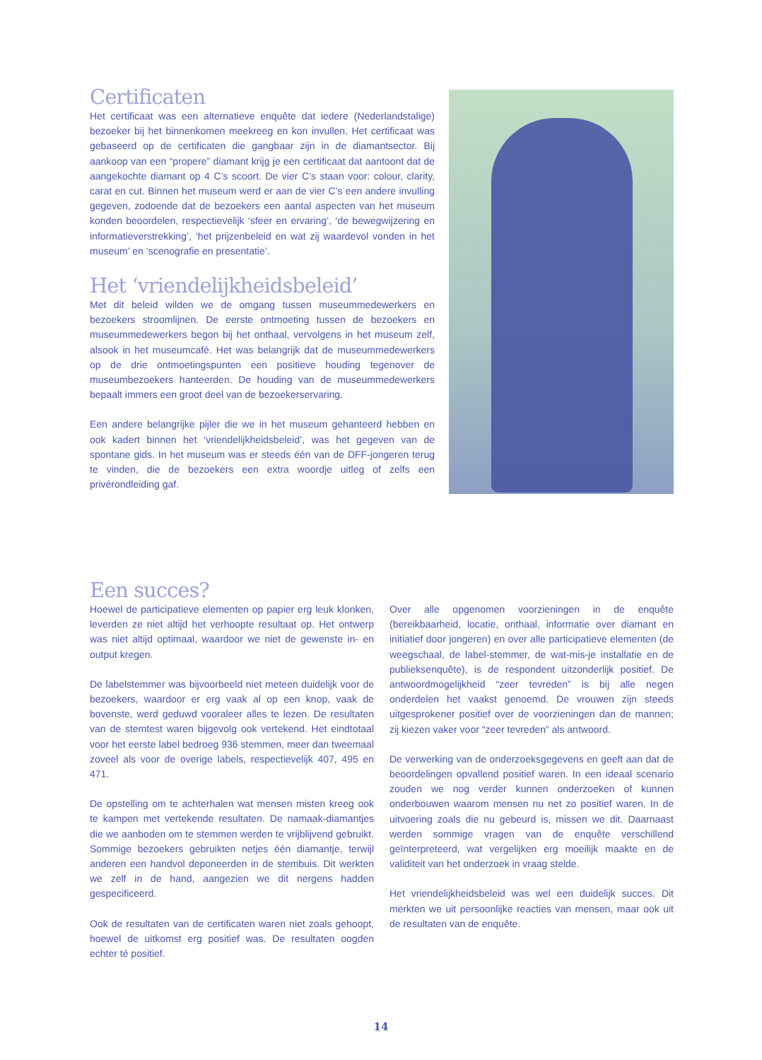Certificaten
Het certificaat was een alternatieve enquête dat iedere (Nederlandstalige) bezoeker bij het binnenkomen meekreeg en kon invullen. Het certificaat was gebaseerd op de certificaten die gangbaar zijn in de diamantsector. Bij aankoop van een “propere” diamant krijg je een certificaat dat aantoont dat de aangekochte diamant op 4 C’s scoort. De vier C’s staan voor: colour, clarity, carat en cut. Binnen het museum werd er aan de vier C’s een andere invulling gegeven, zodoende dat de bezoekers een aantal aspecten van het museum konden beoordelen, respectievelijk ‘sfeer en ervaring’, ‘de bewegwijzering en informatieverstrekking’, ‘het prijzenbeleid en wat zij waardevol vonden in het museum’ en ‘scenografie en presentatie’.
Het ‘vriendelijkheidsbeleid’
Met dit beleid wilden we de omgang tussen museummedewerkers en bezoekers stroomlijnen. De eerste ontmoeting tussen de bezoekers en museummedewerkers begon bij het onthaal, vervolgens in het museum zelf, alsook in het museumcafé. Het was belangrijk dat de museummedewerkers op de drie ontmoetingspunten een positieve houding tegenover de museumbezoekers hanteerden. De houding van de museummedewerkers bepaalt immers een groot deel van de bezoekerservaring.
Een andere belangrijke pijler die we in het museum gehanteerd hebben en ook kadert binnen het ‘vriendelijkheidsbeleid’, was het gegeven van de spontane gids. In het museum was er steeds één van de DFF-jongeren terug te vinden, die de bezoekers een extra woordje uitleg of zelfs een privérondleiding gaf.
Een succes?
Hoewel de participatieve elementen op papier erg leuk klonken, leverden ze niet altijd het verhoopte resultaat op. Het ontwerp was niet altijd optimaal, waardoor we niet de gewenste in- en output kregen.
De labelstemmer was bijvoorbeeld niet meteen duidelijk voor de bezoekers, waardoor er erg vaak al op een knop, vaak de bovenste, werd geduwd vooraleer alles te lezen. De resultaten van de stemtest waren bijgevolg ook vertekend. Het eindtotaal voor het eerste label bedroeg 936 stemmen, meer dan tweemaal zoveel als voor de overige labels, respectievelijk 407, 495 en 471.
De opstelling om te achterhalen wat mensen misten kreeg ook te kampen met vertekende resultaten. De namaak-diamantjes die we aanboden om te stemmen werden te vrijblijvend gebruikt. Sommige bezoekers gebruikten netjes één diamantje, terwijl anderen een handvol deponeerden in de stembuis. Dit werkten we zelf in de hand, aangezien we dit nergens hadden gespecificeerd.
Ook de resultaten van de certificaten waren niet zoals gehoopt, hoewel de uitkomst erg positief was. De resultaten oogden echter té positief.
Over alle opgenomen voorzieningen in de enquête (bereikbaarheid, locatie, onthaal, informatie over diamant en initiatief door jongeren) en over alle participatieve elementen (de weegschaal, de label-stemmer, de wat-mis-je installatie en de publieksenquête), is de respondent uitzonderlijk positief. De antwoordmogelijkheid “zeer tevreden” is bij alle negen onderdelen het vaakst genoemd. De vrouwen zijn steeds uitgesprokener positief over de voorzieningen dan de mannen; zij kiezen vaker voor “zeer tevreden” als antwoord.
De verwerking van de onderzoeksgegevens en geeft aan dat de beoordelingen opvallend positief waren. In een ideaal scenario zouden we nog verder kunnen onderzoeken of kunnen onderbouwen waarom mensen nu net zo positief waren. In de uitvoering zoals die nu gebeurd is, missen we dit. Daarnaast werden sommige vragen van de enquête verschillend geïnterpreteerd, wat vergelijken erg moeilijk maakte en de validiteit van het onderzoek in vraag stelde.
Het vriendelijkheidsbeleid was wel een duidelijk succes. Dit merkten we uit persoonlijke reacties van mensen, maar ook uit de resultaten van de enquête.
14